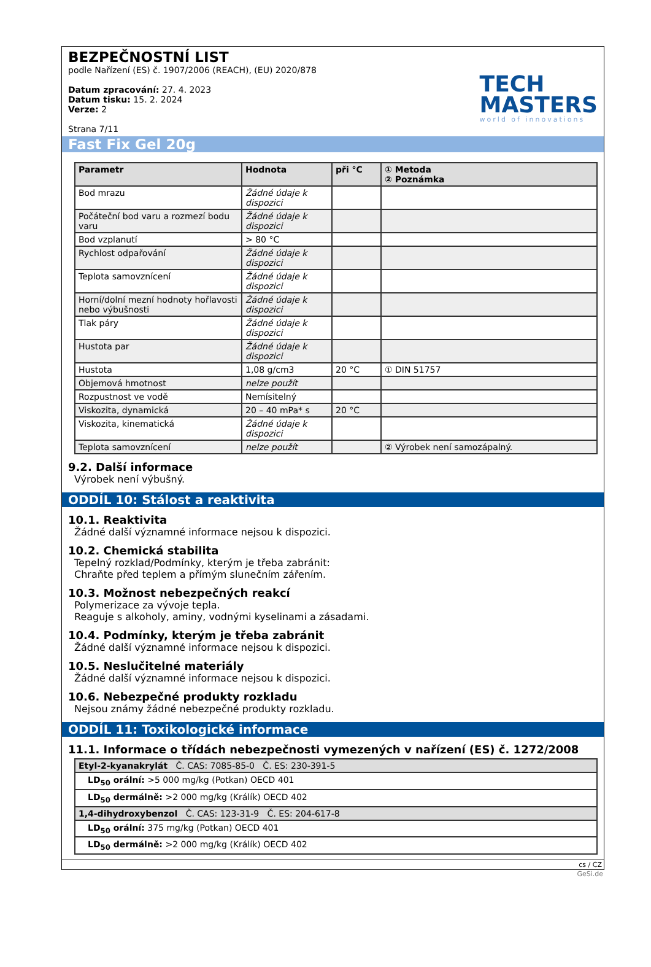BEZPEČNOSTNÍ LIST
podle Nařízení (ES) č. 1907/2006 (REACH), (EU) 2020/878
Datum zpracování: 27. 4. 2023
Datum tisku: 15. 2. 2024
Verze: 2
Strana 7/11
TECH
MASTERS
world of innovations
Fast Fix Gel 20g
| Parametr | Hodnota | při °C | ① Metoda ② Poznámka |
| --- | --- | --- | --- |
| Bod mrazu | Žádné údaje k dispozici | | |
| Počáteční bod varu a rozmezí bodu varu | Žádné údaje k dispozici | | |
| Bod vzplanutí | > 80 °C | | |
| Rychlost odpařování | Žádné údaje k dispozici | | |
| Teplota samovznícení | Žádné údaje k dispozici | | |
| Horní/dolní mezní hodnoty hořlavosti nebo výbušnosti | Žádné údaje k dispozici | | |
| Tlak páry | Žádné údaje k dispozici | | |
| Hustota par | Žádné údaje k dispozici | | |
| Hustota | 1,08 g/cm3 | 20 °C | ① DIN 51757 |
| Objemová hmotnost | nelze použít | | |
| Rozpustnost ve vodě | Nemísitelný | | |
| Viskozita, dynamická | 20 – 40 mPa* s | 20 °C | |
| Viskozita, kinematická | Žádné údaje k dispozici | | |
| Teplota samovznícení | nelze použít | | ② Výrobek není samozápalný. |
9.2. Další informace
Výrobek není výbušný.
ODDÍL 10: Stálost a reaktivita
10.1. Reaktivita
Žádné další významné informace nejsou k dispozici.
10.2. Chemická stabilita
Tepelný rozklad/Podmínky, kterým je třeba zabránit:
Chraňte před teplem a přímým slunečním zářením.
10.3. Možnost nebezpečných reakcí
Polymerizace za vývoje tepla.
Reaguje s alkoholy, aminy, vodnými kyselinami a zásadami.
10.4. Podmínky, kterým je třeba zabránit
Žádné další významné informace nejsou k dispozici.
10.5. Neslučitelné materiály
Žádné další významné informace nejsou k dispozici.
10.6. Nebezpečné produkty rozkladu
Nejsou známy žádné nebezpečné produkty rozkladu.
ODDÍL 11: Toxikologické informace
11.1. Informace o třídách nebezpečnosti vymezených v nařízení (ES) č. 1272/2008
| Etyl-2-kyanakrylát Č. CAS: 7085-85-0 Č. ES: 230-391-5 |
| LD<sub>50</sub> orální: >5 000 mg/kg (Potkan) OECD 401 |
| LD<sub>50</sub> dermálně: >2 000 mg/kg (Králík) OECD 402 |
| 1,4-dihydroxybenzol Č. CAS: 123-31-9 Č. ES: 204-617-8 |
| LD<sub>50</sub> orální: 375 mg/kg (Potkan) OECD 401 |
| LD<sub>50</sub> dermálně: >2 000 mg/kg (Králík) OECD 402 |
cs / CZ
GeSi.de